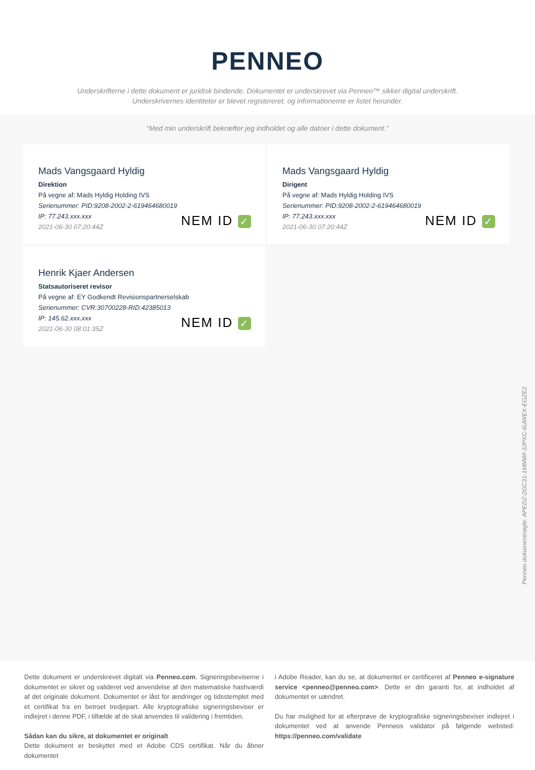PENNEO
Underskrifterne i dette dokument er juridisk bindende. Dokumentet er underskrevet via Penneo™ sikker digital underskrift.
Underskrivernes identiteter er blevet registereret, og informationerne er listet herunder.
“Med min underskrift bekræfter jeg indholdet og alle datoer i dette dokument.”
Mads Vangsgaard Hyldig
Direktion
På vegne af: Mads Hyldig Holding IVS
Serienummer: PID:9208-2002-2-619464680019
IP: 77.243.xxx.xxx
2021-06-30 07:20:44Z
NEM ID ✓
Mads Vangsgaard Hyldig
Dirigent
På vegne af: Mads Hyldig Holding IVS
Serienummer: PID:9208-2002-2-619464680019
IP: 77.243.xxx.xxx
2021-06-30 07:20:44Z
NEM ID ✓
Henrik Kjaer Andersen
Statsautoriseret revisor
På vegne af: EY Godkendt Revisionspartnerselskab
Serienummer: CVR:30700228-RID:42385013
IP: 145.62.xxx.xxx
2021-06-30 08:01:35Z
NEM ID ✓
Penneo dokumentnøgle: APEDZ-2GC31-1MMWI-3JPXC-6UWEX-EGZE2
Dette dokument er underskrevet digitalt via Penneo.com. Signeringsbeviserne i dokumentet er sikret og valideret ved anvendelse af den matematiske hashværdi af det originale dokument. Dokumentet er låst for ændringer og tidsstemplet med et certifikat fra en betroet tredjepart. Alle kryptografiske signeringsbeviser er indlejret i denne PDF, i tilfælde af de skal anvendes til validering i fremtiden.
Sådan kan du sikre, at dokumentet er originalt
Dette dokument er beskyttet med et Adobe CDS certifikat. Når du åbner dokumentet
i Adobe Reader, kan du se, at dokumentet er certificeret af Penneo e-signature service <penneo@penneo.com>. Dette er din garanti for, at indholdet af dokumentet er uændret.
Du har mulighed for at efterprøve de kryptografiske signeringsbeviser indlejret i dokumentet ved at anvende Penneos validator på følgende websted: https://penneo.com/validate